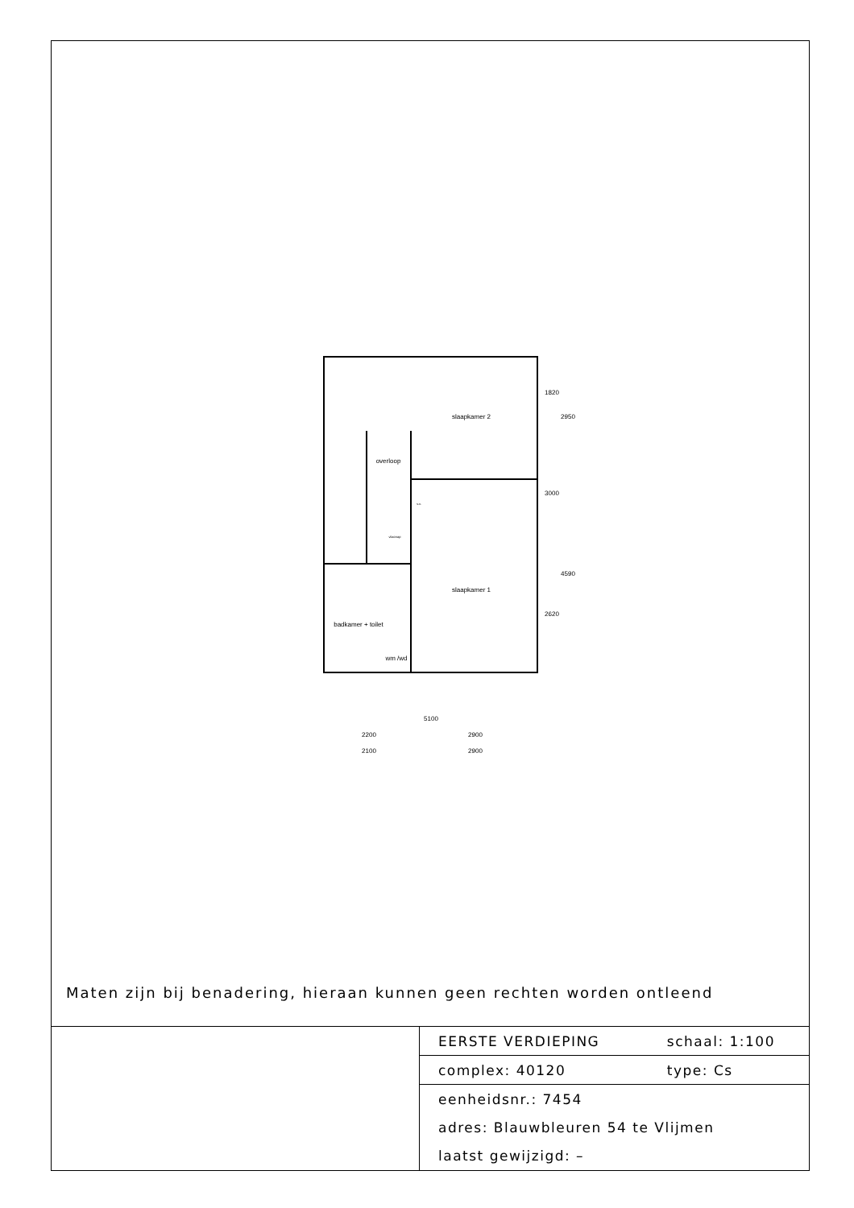slaapkamer 2
overloop
slaapkamer 1
badkamer + toilet
wm /wd
vlizotrap
v.v.
5100
2200
2900
2100
2900
1820
2950
3000
4590
2620
Maten zijn bij benadering, hieraan kunnen geen rechten worden ontleend
| EERSTE VERDIEPING | schaal: 1:100 |
| complex: 40120 | type: Cs |
| eenheidsnr.: 7454 | |
| adres: Blauwbleuren 54 te Vlijmen | |
| laatst gewijzigd: – | |